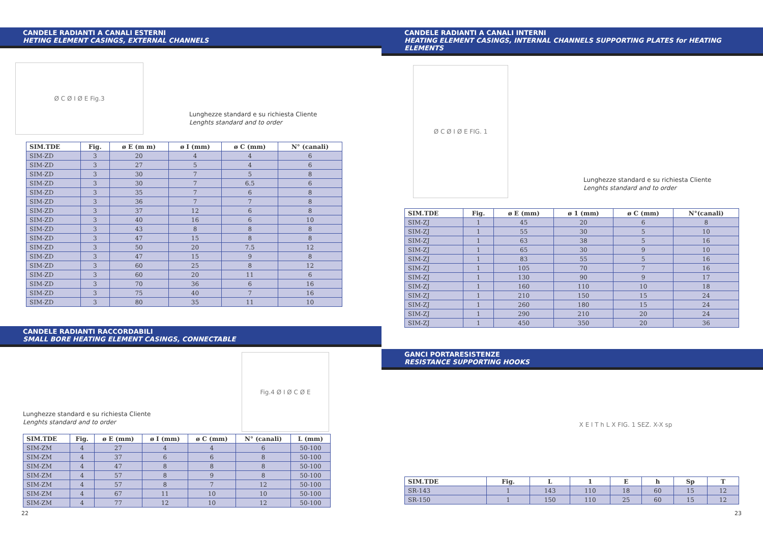CANDELE RADIANTI A CANALI ESTERNI
HETING ELEMENT CASINGS, EXTERNAL CHANNELS
Ø C Ø I Ø E Fig.3
Lunghezze standard e su richiesta Cliente
Lenghts standard and to order
| SIM.TDE | Fig. | ø E (m m) | ø I (mm) | ø C (mm) | N° (canali) |
| --- | --- | --- | --- | --- | --- |
| SIM-ZD | 3 | 20 | 4 | 4 | 6 |
| SIM-ZD | 3 | 27 | 5 | 4 | 6 |
| SIM-ZD | 3 | 30 | 7 | 5 | 8 |
| SIM-ZD | 3 | 30 | 7 | 6.5 | 6 |
| SIM-ZD | 3 | 35 | 7 | 6 | 8 |
| SIM-ZD | 3 | 36 | 7 | 7 | 8 |
| SIM-ZD | 3 | 37 | 12 | 6 | 8 |
| SIM-ZD | 3 | 40 | 16 | 6 | 10 |
| SIM-ZD | 3 | 43 | 8 | 8 | 8 |
| SIM-ZD | 3 | 47 | 15 | 8 | 8 |
| SIM-ZD | 3 | 50 | 20 | 7.5 | 12 |
| SIM-ZD | 3 | 47 | 15 | 9 | 8 |
| SIM-ZD | 3 | 60 | 25 | 8 | 12 |
| SIM-ZD | 3 | 60 | 20 | 11 | 6 |
| SIM-ZD | 3 | 70 | 36 | 6 | 16 |
| SIM-ZD | 3 | 75 | 40 | 7 | 16 |
| SIM-ZD | 3 | 80 | 35 | 11 | 10 |
CANDELE RADIANTI RACCORDABILI
SMALL BORE HEATING ELEMENT CASINGS, CONNECTABLE
Lunghezze standard e su richiesta Cliente
Lenghts standard and to order
Fig.4 Ø I Ø C Ø E
| SIM.TDE | Fig. | ø E (mm) | ø I (mm) | ø C (mm) | N° (canali) | L (mm) |
| --- | --- | --- | --- | --- | --- | --- |
| SIM-ZM | 4 | 27 | 4 | 4 | 6 | 50-100 |
| SIM-ZM | 4 | 37 | 6 | 6 | 8 | 50-100 |
| SIM-ZM | 4 | 47 | 8 | 8 | 8 | 50-100 |
| SIM-ZM | 4 | 57 | 8 | 9 | 8 | 50-100 |
| SIM-ZM | 4 | 57 | 8 | 7 | 12 | 50-100 |
| SIM-ZM | 4 | 67 | 11 | 10 | 10 | 50-100 |
| SIM-ZM | 4 | 77 | 12 | 10 | 12 | 50-100 |
22
CANDELE RADIANTI A CANALI INTERNI
HEATING ELEMENT CASINGS, INTERNAL CHANNELS SUPPORTING PLATES for HEATING ELEMENTS
Ø C Ø I Ø E FIG. 1
Lunghezze standard e su richiesta Cliente
Lenghts standard and to order
| SIM.TDE | Fig. | ø E (mm) | ø 1 (mm) | ø C (mm) | N°(canali) |
| --- | --- | --- | --- | --- | --- |
| SIM-ZJ | 1 | 45 | 20 | 6 | 8 |
| SIM-ZJ | 1 | 55 | 30 | 5 | 10 |
| SIM-ZJ | 1 | 63 | 38 | 5 | 16 |
| SIM-ZJ | 1 | 65 | 30 | 9 | 10 |
| SIM-ZJ | 1 | 83 | 55 | 5 | 16 |
| SIM-ZJ | 1 | 105 | 70 | 7 | 16 |
| SIM-ZJ | 1 | 130 | 90 | 9 | 17 |
| SIM-ZJ | 1 | 160 | 110 | 10 | 18 |
| SIM-ZJ | 1 | 210 | 150 | 15 | 24 |
| SIM-ZJ | 1 | 260 | 180 | 15 | 24 |
| SIM-ZJ | 1 | 290 | 210 | 20 | 24 |
| SIM-ZJ | 1 | 450 | 350 | 20 | 36 |
GANCI PORTARESISTENZE
RESISTANCE SUPPORTING HOOKS
X E l T h L X FIG. 1 SEZ. X-X sp
| SIM.TDE | Fig. | L | 1 | E | h | Sp | T |
| --- | --- | --- | --- | --- | --- | --- | --- |
| SR-143 | 1 | 143 | 110 | 18 | 60 | 15 | 12 |
| SR-150 | 1 | 150 | 110 | 25 | 60 | 15 | 12 |
23